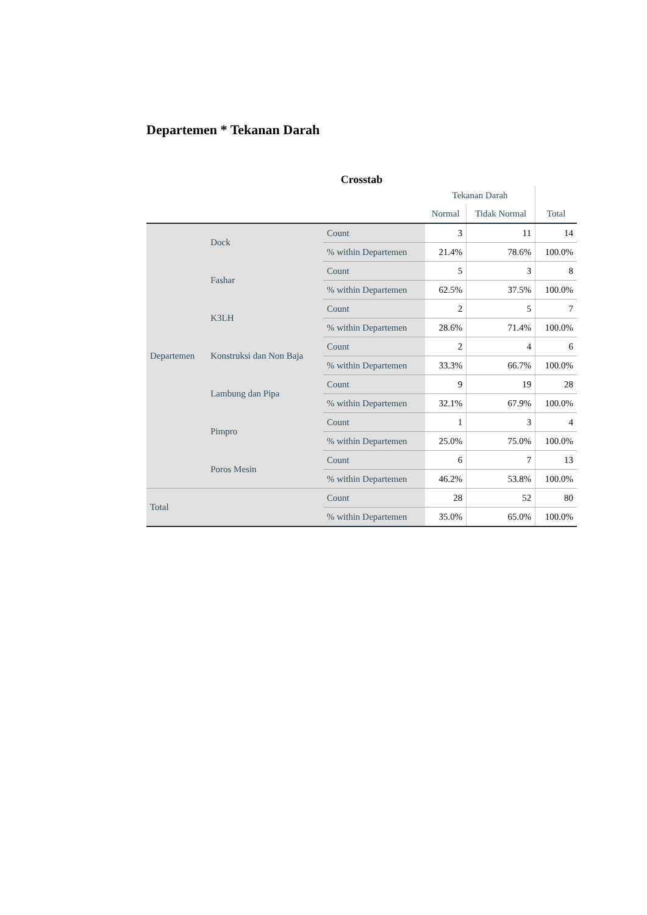Departemen * Tekanan Darah
Crosstab
| | | | Tekanan Darah | | |
| --- | --- | --- | --- | --- | --- |
| | | | Normal | Tidak Normal | Total |
| Departemen | Dock | Count | 3 | 11 | 14 |
| | | % within Departemen | 21.4% | 78.6% | 100.0% |
| | Fashar | Count | 5 | 3 | 8 |
| | | % within Departemen | 62.5% | 37.5% | 100.0% |
| | K3LH | Count | 2 | 5 | 7 |
| | | % within Departemen | 28.6% | 71.4% | 100.0% |
| | Konstruksi dan Non Baja | Count | 2 | 4 | 6 |
| | | % within Departemen | 33.3% | 66.7% | 100.0% |
| | Lambung dan Pipa | Count | 9 | 19 | 28 |
| | | % within Departemen | 32.1% | 67.9% | 100.0% |
| | Pimpro | Count | 1 | 3 | 4 |
| | | % within Departemen | 25.0% | 75.0% | 100.0% |
| | Poros Mesin | Count | 6 | 7 | 13 |
| | | % within Departemen | 46.2% | 53.8% | 100.0% |
| Total | | Count | 28 | 52 | 80 |
| | | % within Departemen | 35.0% | 65.0% | 100.0% |